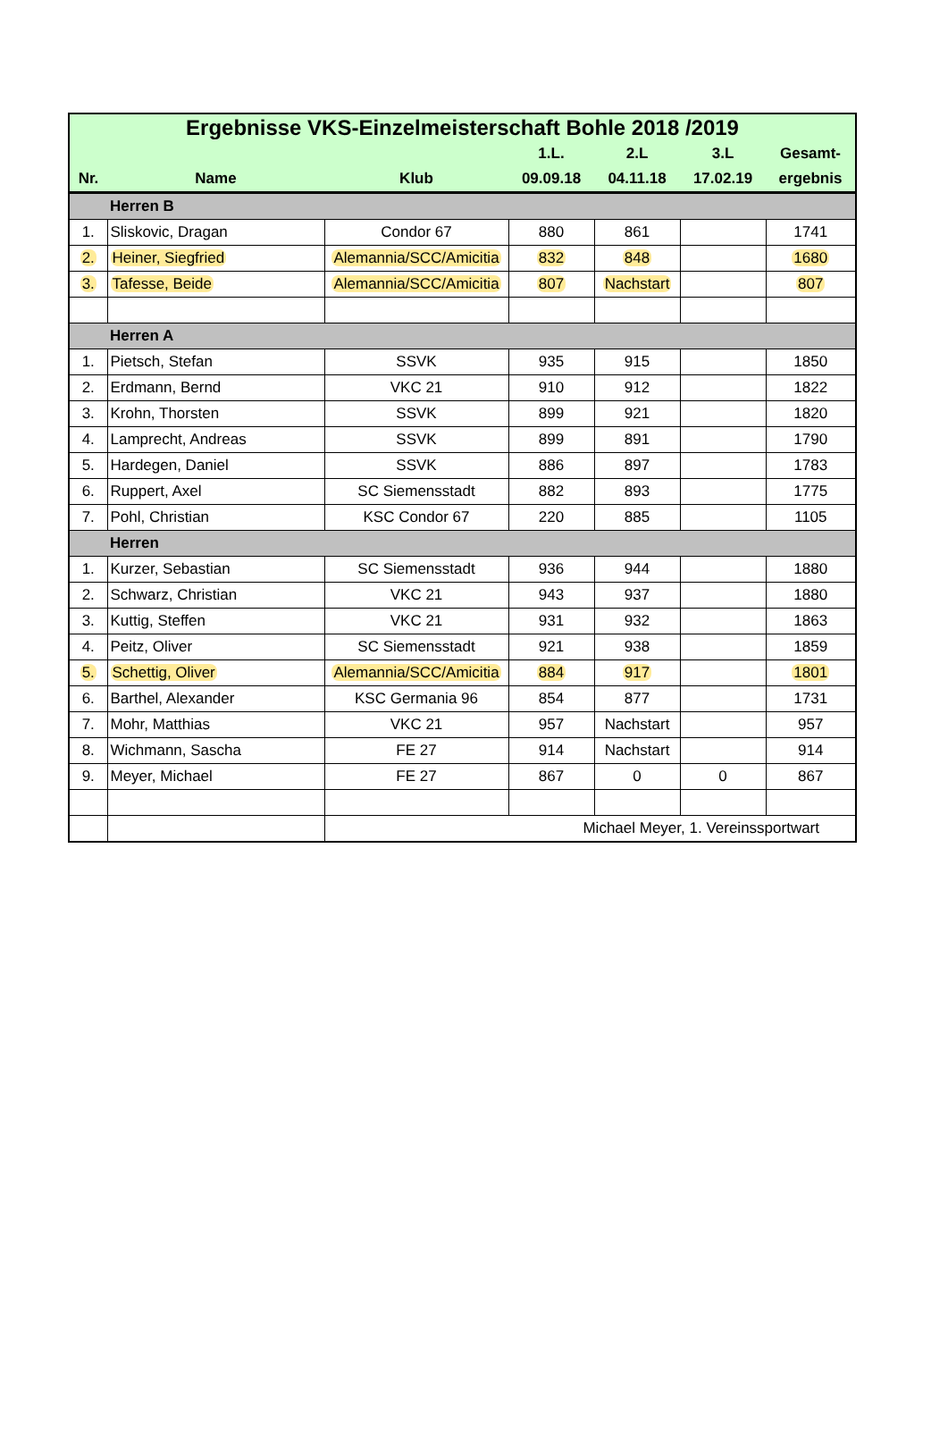| Ergebnisse VKS-Einzelmeisterschaft Bohle 2018 /2019 | | | | | | |
| --- | --- | --- | --- | --- | --- | --- |
| | | | 1.L. | 2.L | 3.L | Gesamt- |
| Nr. | Name | Klub | 09.09.18 | 04.11.18 | 17.02.19 | ergebnis |
| | Herren B | | | | | |
| 1. | Sliskovic, Dragan | Condor 67 | 880 | 861 | | 1741 |
| 2. | Heiner, Siegfried | Alemannia/SCC/Amicitia | 832 | 848 | | 1680 |
| 3. | Tafesse, Beide | Alemannia/SCC/Amicitia | 807 | Nachstart | | 807 |
| | Herren A | | | | | |
| 1. | Pietsch, Stefan | SSVK | 935 | 915 | | 1850 |
| 2. | Erdmann, Bernd | VKC 21 | 910 | 912 | | 1822 |
| 3. | Krohn, Thorsten | SSVK | 899 | 921 | | 1820 |
| 4. | Lamprecht, Andreas | SSVK | 899 | 891 | | 1790 |
| 5. | Hardegen, Daniel | SSVK | 886 | 897 | | 1783 |
| 6. | Ruppert, Axel | SC Siemensstadt | 882 | 893 | | 1775 |
| 7. | Pohl, Christian | KSC Condor 67 | 220 | 885 | | 1105 |
| | Herren | | | | | |
| 1. | Kurzer, Sebastian | SC Siemensstadt | 936 | 944 | | 1880 |
| 2. | Schwarz, Christian | VKC 21 | 943 | 937 | | 1880 |
| 3. | Kuttig, Steffen | VKC 21 | 931 | 932 | | 1863 |
| 4. | Peitz, Oliver | SC Siemensstadt | 921 | 938 | | 1859 |
| 5. | Schettig, Oliver | Alemannia/SCC/Amicitia | 884 | 917 | | 1801 |
| 6. | Barthel, Alexander | KSC Germania 96 | 854 | 877 | | 1731 |
| 7. | Mohr, Matthias | VKC 21 | 957 | Nachstart | | 957 |
| 8. | Wichmann, Sascha | FE 27 | 914 | Nachstart | | 914 |
| 9. | Meyer, Michael | FE 27 | 867 | 0 | 0 | 867 |
| | | Michael Meyer, 1. Vereinssportwart | | | | |